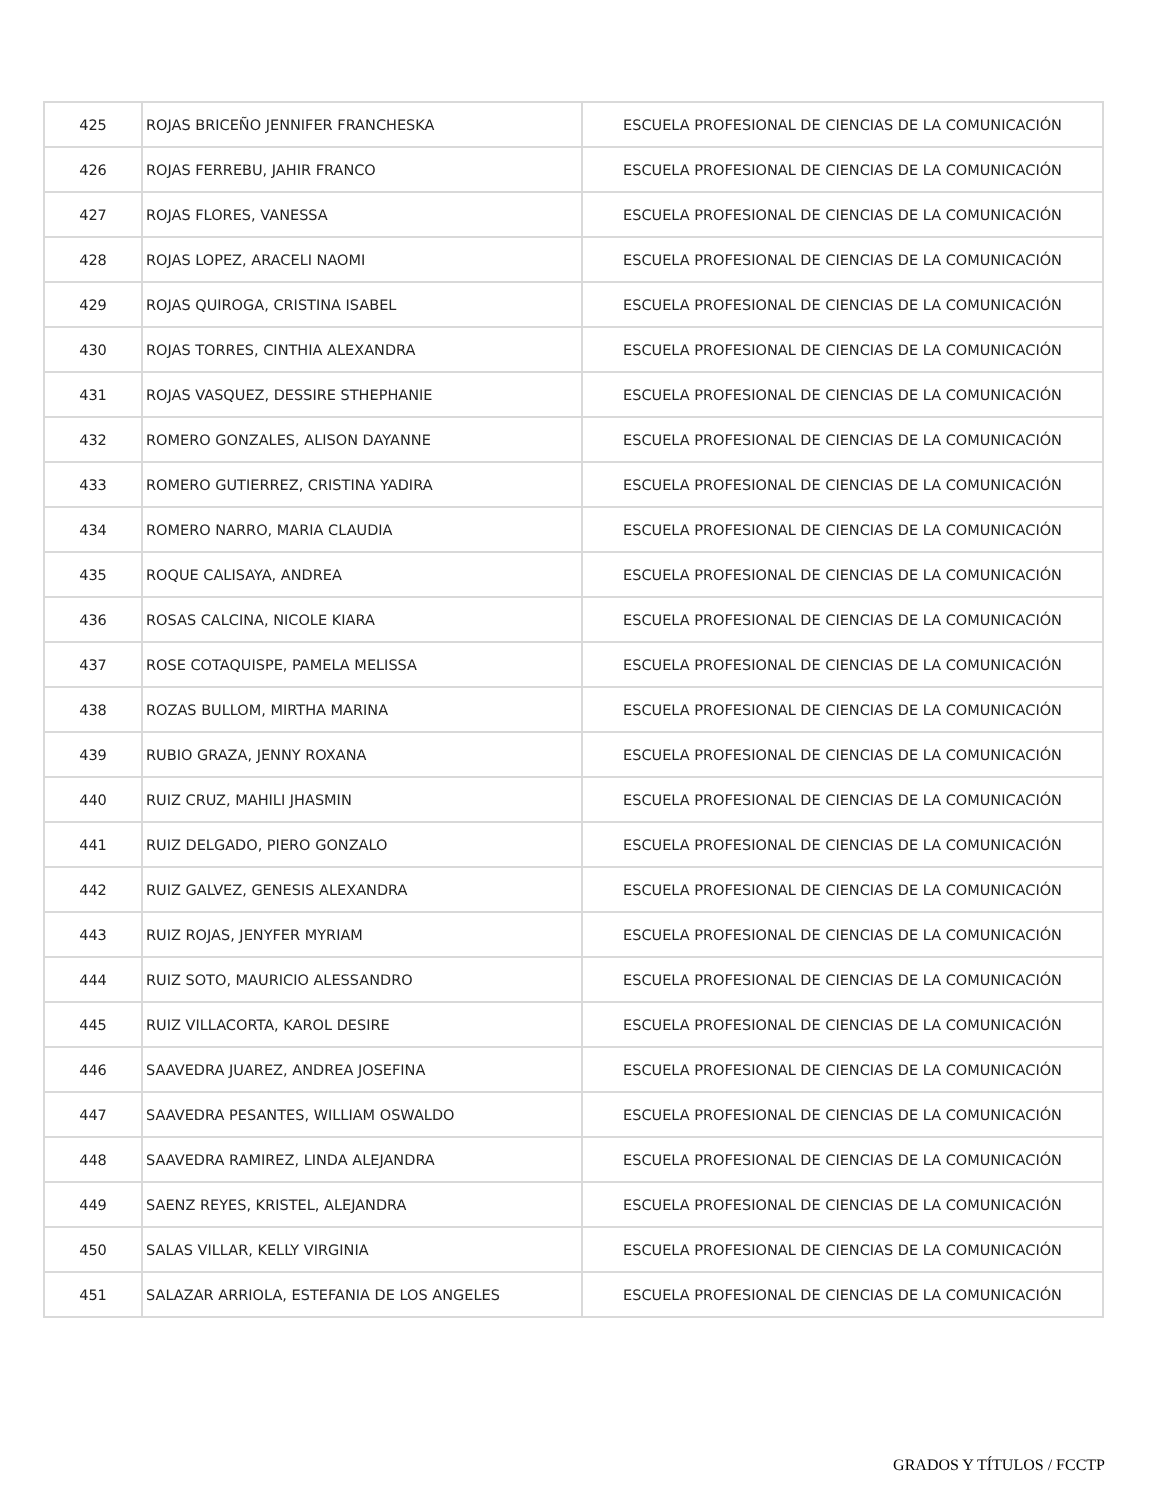| 425 | ROJAS BRICEÑO JENNIFER FRANCHESKA | ESCUELA PROFESIONAL DE CIENCIAS DE LA COMUNICACIÓN |
| 426 | ROJAS FERREBU, JAHIR FRANCO | ESCUELA PROFESIONAL DE CIENCIAS DE LA COMUNICACIÓN |
| 427 | ROJAS FLORES, VANESSA | ESCUELA PROFESIONAL DE CIENCIAS DE LA COMUNICACIÓN |
| 428 | ROJAS LOPEZ, ARACELI NAOMI | ESCUELA PROFESIONAL DE CIENCIAS DE LA COMUNICACIÓN |
| 429 | ROJAS QUIROGA, CRISTINA ISABEL | ESCUELA PROFESIONAL DE CIENCIAS DE LA COMUNICACIÓN |
| 430 | ROJAS TORRES, CINTHIA ALEXANDRA | ESCUELA PROFESIONAL DE CIENCIAS DE LA COMUNICACIÓN |
| 431 | ROJAS VASQUEZ, DESSIRE STHEPHANIE | ESCUELA PROFESIONAL DE CIENCIAS DE LA COMUNICACIÓN |
| 432 | ROMERO GONZALES, ALISON DAYANNE | ESCUELA PROFESIONAL DE CIENCIAS DE LA COMUNICACIÓN |
| 433 | ROMERO GUTIERREZ, CRISTINA YADIRA | ESCUELA PROFESIONAL DE CIENCIAS DE LA COMUNICACIÓN |
| 434 | ROMERO NARRO, MARIA CLAUDIA | ESCUELA PROFESIONAL DE CIENCIAS DE LA COMUNICACIÓN |
| 435 | ROQUE CALISAYA, ANDREA | ESCUELA PROFESIONAL DE CIENCIAS DE LA COMUNICACIÓN |
| 436 | ROSAS CALCINA, NICOLE KIARA | ESCUELA PROFESIONAL DE CIENCIAS DE LA COMUNICACIÓN |
| 437 | ROSE COTAQUISPE, PAMELA MELISSA | ESCUELA PROFESIONAL DE CIENCIAS DE LA COMUNICACIÓN |
| 438 | ROZAS BULLOM, MIRTHA MARINA | ESCUELA PROFESIONAL DE CIENCIAS DE LA COMUNICACIÓN |
| 439 | RUBIO GRAZA, JENNY ROXANA | ESCUELA PROFESIONAL DE CIENCIAS DE LA COMUNICACIÓN |
| 440 | RUIZ CRUZ, MAHILI JHASMIN | ESCUELA PROFESIONAL DE CIENCIAS DE LA COMUNICACIÓN |
| 441 | RUIZ DELGADO, PIERO GONZALO | ESCUELA PROFESIONAL DE CIENCIAS DE LA COMUNICACIÓN |
| 442 | RUIZ GALVEZ, GENESIS ALEXANDRA | ESCUELA PROFESIONAL DE CIENCIAS DE LA COMUNICACIÓN |
| 443 | RUIZ ROJAS, JENYFER MYRIAM | ESCUELA PROFESIONAL DE CIENCIAS DE LA COMUNICACIÓN |
| 444 | RUIZ SOTO, MAURICIO ALESSANDRO | ESCUELA PROFESIONAL DE CIENCIAS DE LA COMUNICACIÓN |
| 445 | RUIZ VILLACORTA, KAROL DESIRE | ESCUELA PROFESIONAL DE CIENCIAS DE LA COMUNICACIÓN |
| 446 | SAAVEDRA JUAREZ, ANDREA JOSEFINA | ESCUELA PROFESIONAL DE CIENCIAS DE LA COMUNICACIÓN |
| 447 | SAAVEDRA PESANTES, WILLIAM OSWALDO | ESCUELA PROFESIONAL DE CIENCIAS DE LA COMUNICACIÓN |
| 448 | SAAVEDRA RAMIREZ, LINDA ALEJANDRA | ESCUELA PROFESIONAL DE CIENCIAS DE LA COMUNICACIÓN |
| 449 | SAENZ REYES, KRISTEL, ALEJANDRA | ESCUELA PROFESIONAL DE CIENCIAS DE LA COMUNICACIÓN |
| 450 | SALAS VILLAR, KELLY VIRGINIA | ESCUELA PROFESIONAL DE CIENCIAS DE LA COMUNICACIÓN |
| 451 | SALAZAR ARRIOLA, ESTEFANIA DE LOS ANGELES | ESCUELA PROFESIONAL DE CIENCIAS DE LA COMUNICACIÓN |
GRADOS Y TÍTULOS / FCCTP